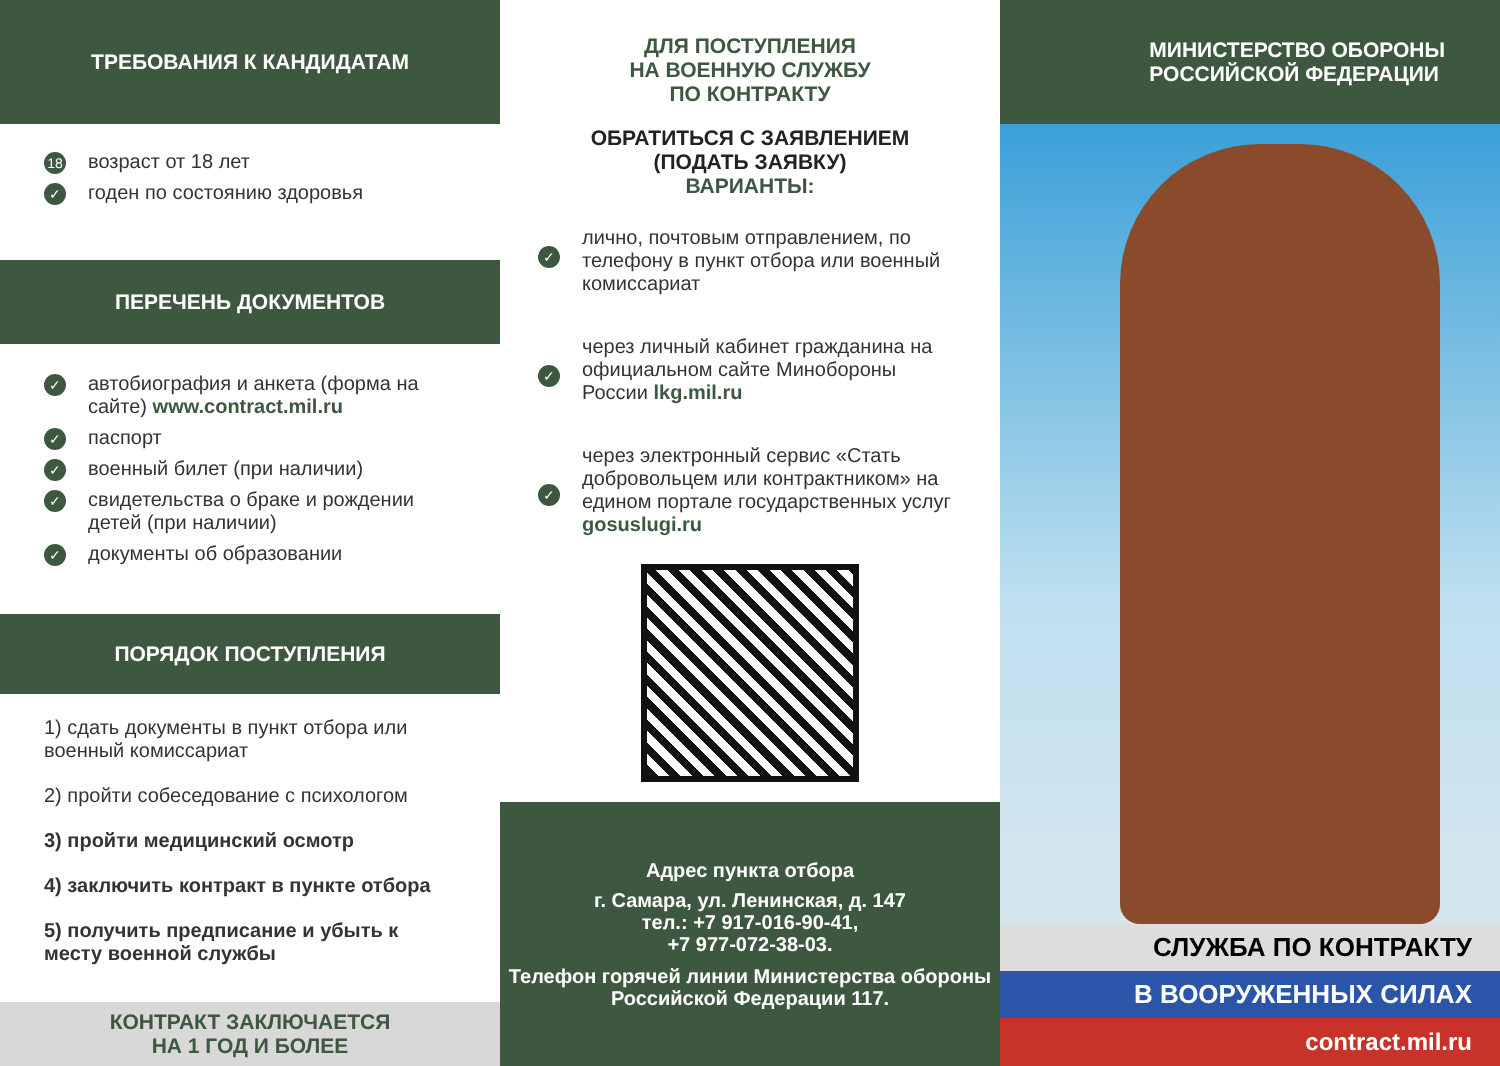ТРЕБОВАНИЯ К КАНДИДАТАМ
18 возраст от 18 лет
✓ годен по состоянию здоровья
ПЕРЕЧЕНЬ ДОКУМЕНТОВ
✓ автобиография и анкета (форма на сайте) www.contract.mil.ru
✓ паспорт
✓ военный билет (при наличии)
✓ свидетельства о браке и рождении детей (при наличии)
✓ документы об образовании
ПОРЯДОК ПОСТУПЛЕНИЯ
1) сдать документы в пункт отбора или военный комиссариат
2) пройти собеседование с психологом
3) пройти медицинский осмотр
4) заключить контракт в пункте отбора
5) получить предписание и убыть к месту военной службы
КОНТРАКТ ЗАКЛЮЧАЕТСЯ
НА 1 ГОД И БОЛЕЕ
ДЛЯ ПОСТУПЛЕНИЯ
НА ВОЕННУЮ СЛУЖБУ
ПО КОНТРАКТУ
ОБРАТИТЬСЯ С ЗАЯВЛЕНИЕМ
(ПОДАТЬ ЗАЯВКУ)
ВАРИАНТЫ:
✓
лично, почтовым отправлением, по телефону в пункт отбора или военный комиссариат
✓
через личный кабинет гражданина на официальном сайте Минобороны России lkg.mil.ru
✓
через электронный сервис «Стать добровольцем или контрактником» на едином портале государственных услуг gosuslugi.ru
Адрес пункта отбора
г. Самара, ул. Ленинская, д. 147
тел.: +7 917-016-90-41,
+7 977-072-38-03.
Телефон горячей линии Министерства обороны Российской Федерации 117.
МИНИСТЕРСТВО ОБОРОНЫ
РОССИЙСКОЙ ФЕДЕРАЦИИ
СЛУЖБА ПО КОНТРАКТУ
В ВООРУЖЕННЫХ СИЛАХ
contract.mil.ru